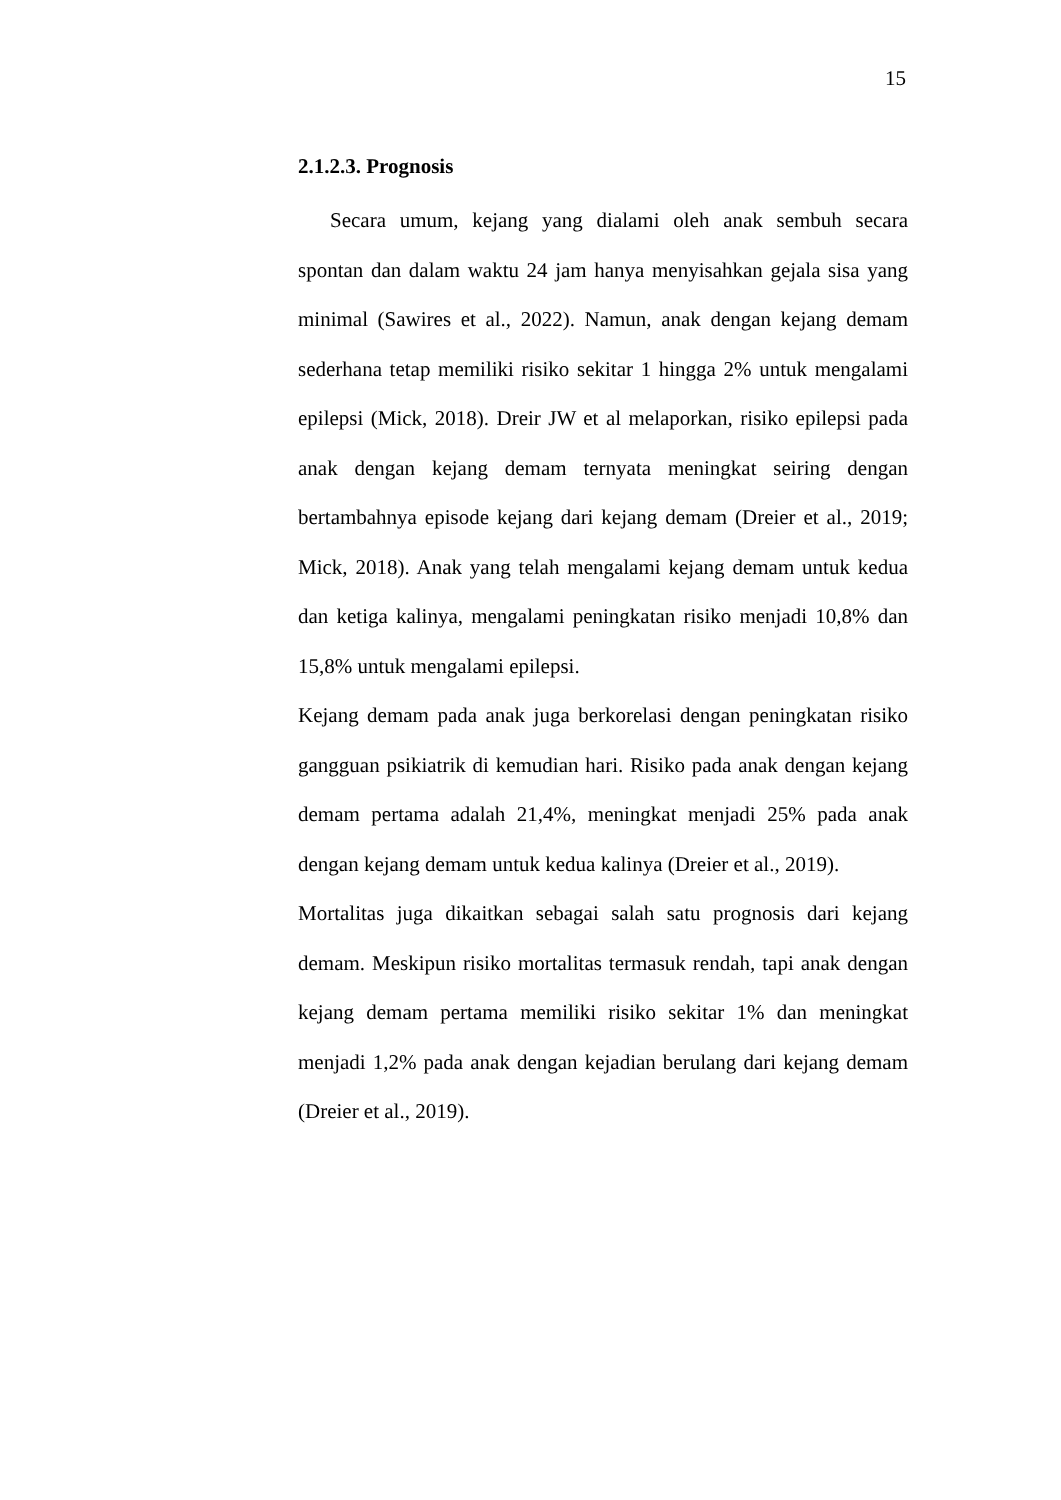15
2.1.2.3. Prognosis
Secara umum, kejang yang dialami oleh anak sembuh secara spontan dan dalam waktu 24 jam hanya menyisahkan gejala sisa yang minimal (Sawires et al., 2022). Namun, anak dengan kejang demam sederhana tetap memiliki risiko sekitar 1 hingga 2% untuk mengalami epilepsi (Mick, 2018). Dreir JW et al melaporkan, risiko epilepsi pada anak dengan kejang demam ternyata meningkat seiring dengan bertambahnya episode kejang dari kejang demam (Dreier et al., 2019; Mick, 2018). Anak yang telah mengalami kejang demam untuk kedua dan ketiga kalinya, mengalami peningkatan risiko menjadi 10,8% dan 15,8% untuk mengalami epilepsi.
Kejang demam pada anak juga berkorelasi dengan peningkatan risiko gangguan psikiatrik di kemudian hari. Risiko pada anak dengan kejang demam pertama adalah 21,4%, meningkat menjadi 25% pada anak dengan kejang demam untuk kedua kalinya (Dreier et al., 2019).
Mortalitas juga dikaitkan sebagai salah satu prognosis dari kejang demam. Meskipun risiko mortalitas termasuk rendah, tapi anak dengan kejang demam pertama memiliki risiko sekitar 1% dan meningkat menjadi 1,2% pada anak dengan kejadian berulang dari kejang demam (Dreier et al., 2019).